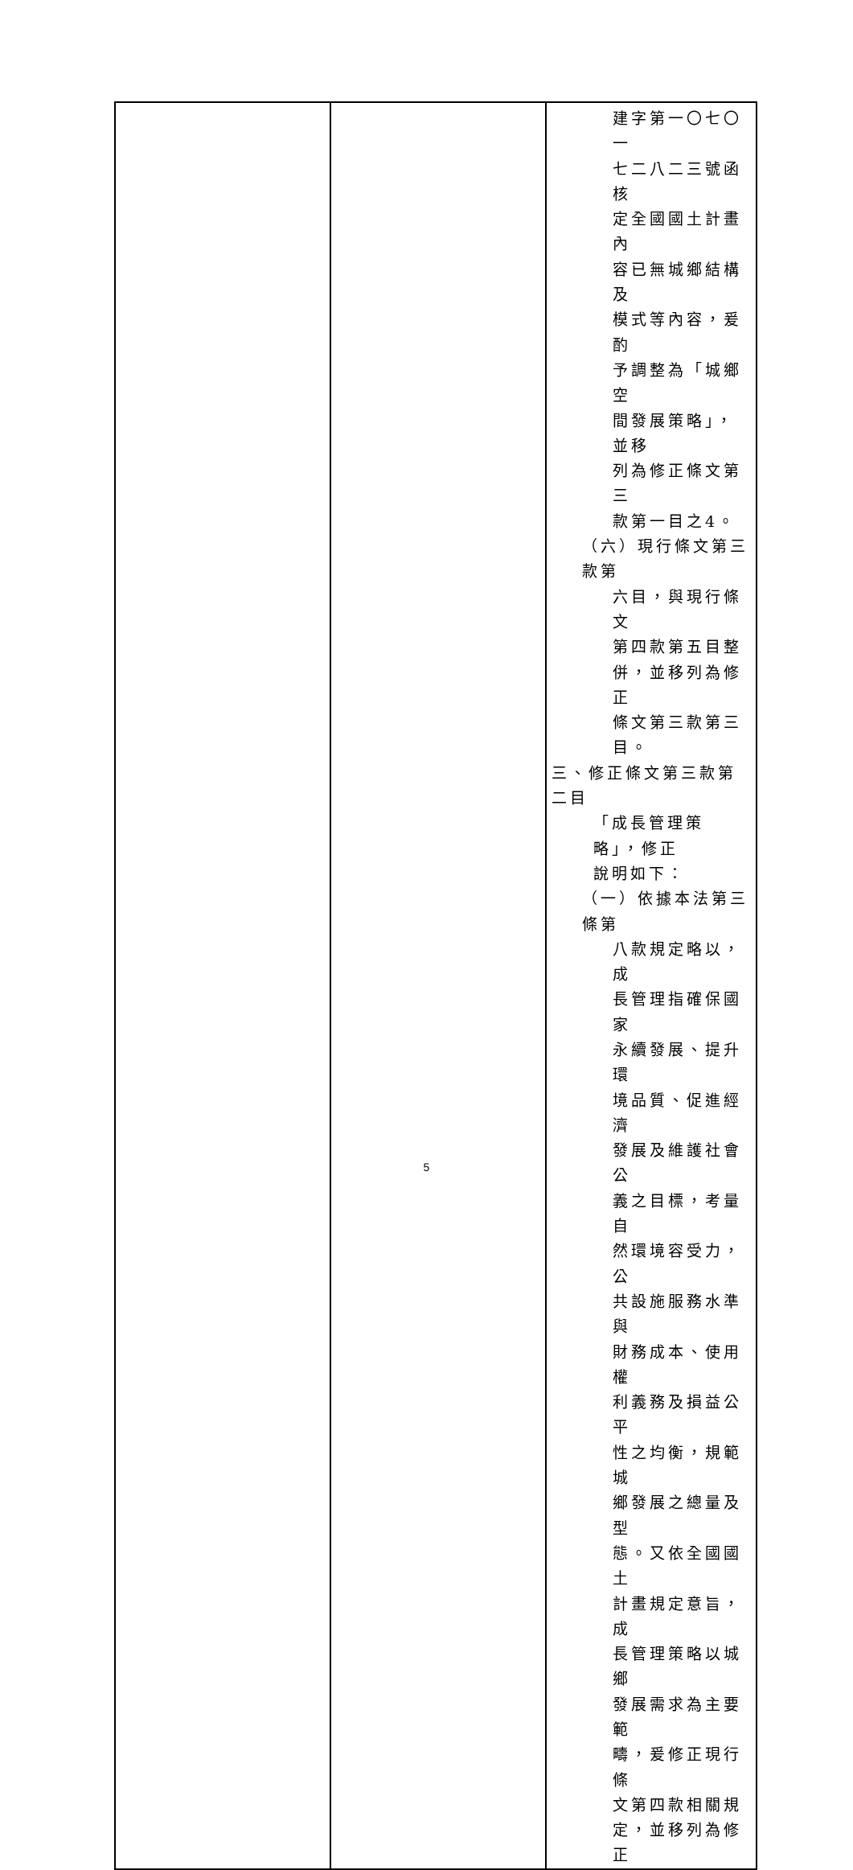| | | 建字第一〇七〇一 七二八二三號函核 定全國國土計畫內 容已無城鄉結構及 模式等內容，爰酌 予調整為「城鄉空 間發展策略」，並移 列為修正條文第三 款第一目之4。 （六）現行條文第三款第 六目，與現行條文 第四款第五目整 併，並移列為修正 條文第三款第三 目。 三、修正條文第三款第二目 「成長管理策略」，修正 說明如下： （一）依據本法第三條第 八款規定略以，成 長管理指確保國家 永續發展、提升環 境品質、促進經濟 發展及維護社會公 義之目標，考量自 然環境容受力，公 共設施服務水準與 財務成本、使用權 利義務及損益公平 性之均衡，規範城 鄉發展之總量及型 態。又依全國國土 計畫規定意旨，成 長管理策略以城鄉 發展需求為主要範 疇，爰修正現行條 文第四款相關規 定，並移列為修正 |
5